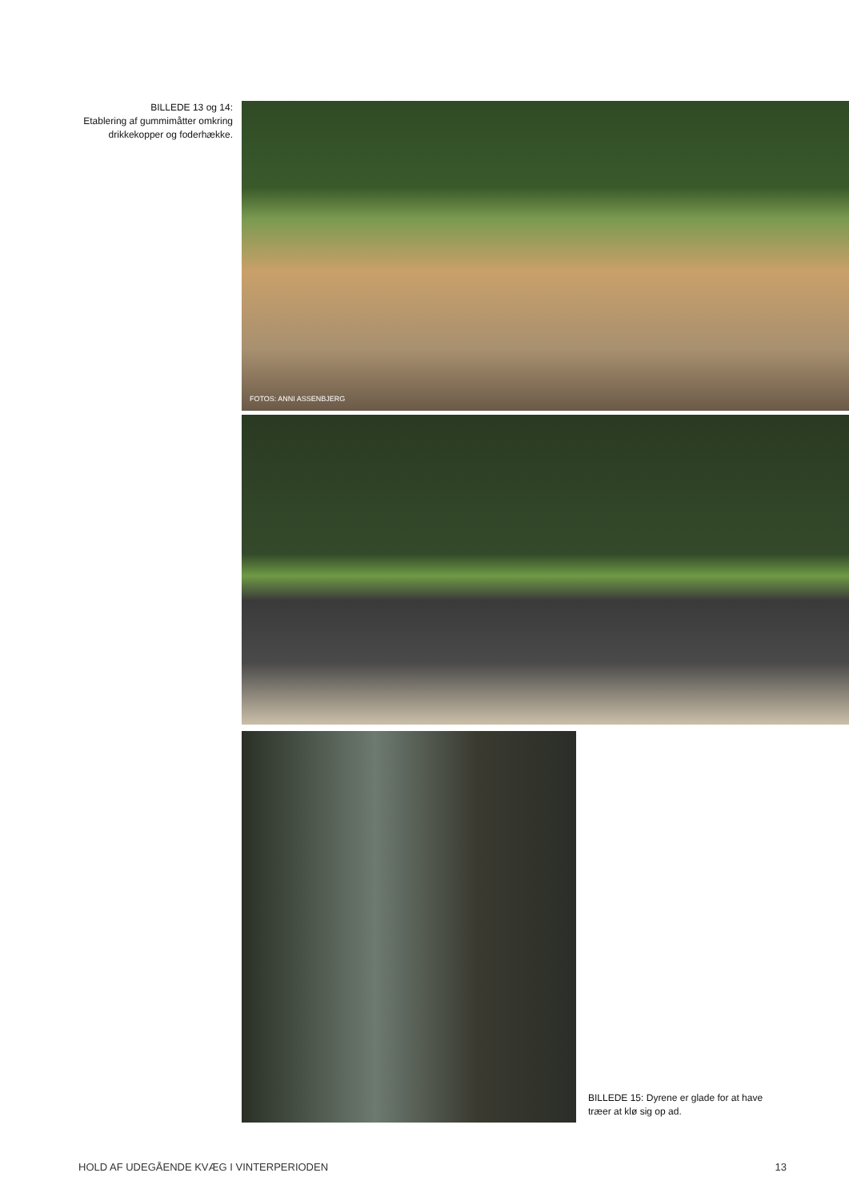BILLEDE 13 og 14:
Etablering af gummimåtter omkring
drikkekopper og foderhække.
FOTOS: ANNI ASSENBJERG
BILLEDE 15: Dyrene er glade for at have træer at klø sig op ad.
HOLD AF UDEGÅENDE KVÆG I VINTERPERIODEN 13